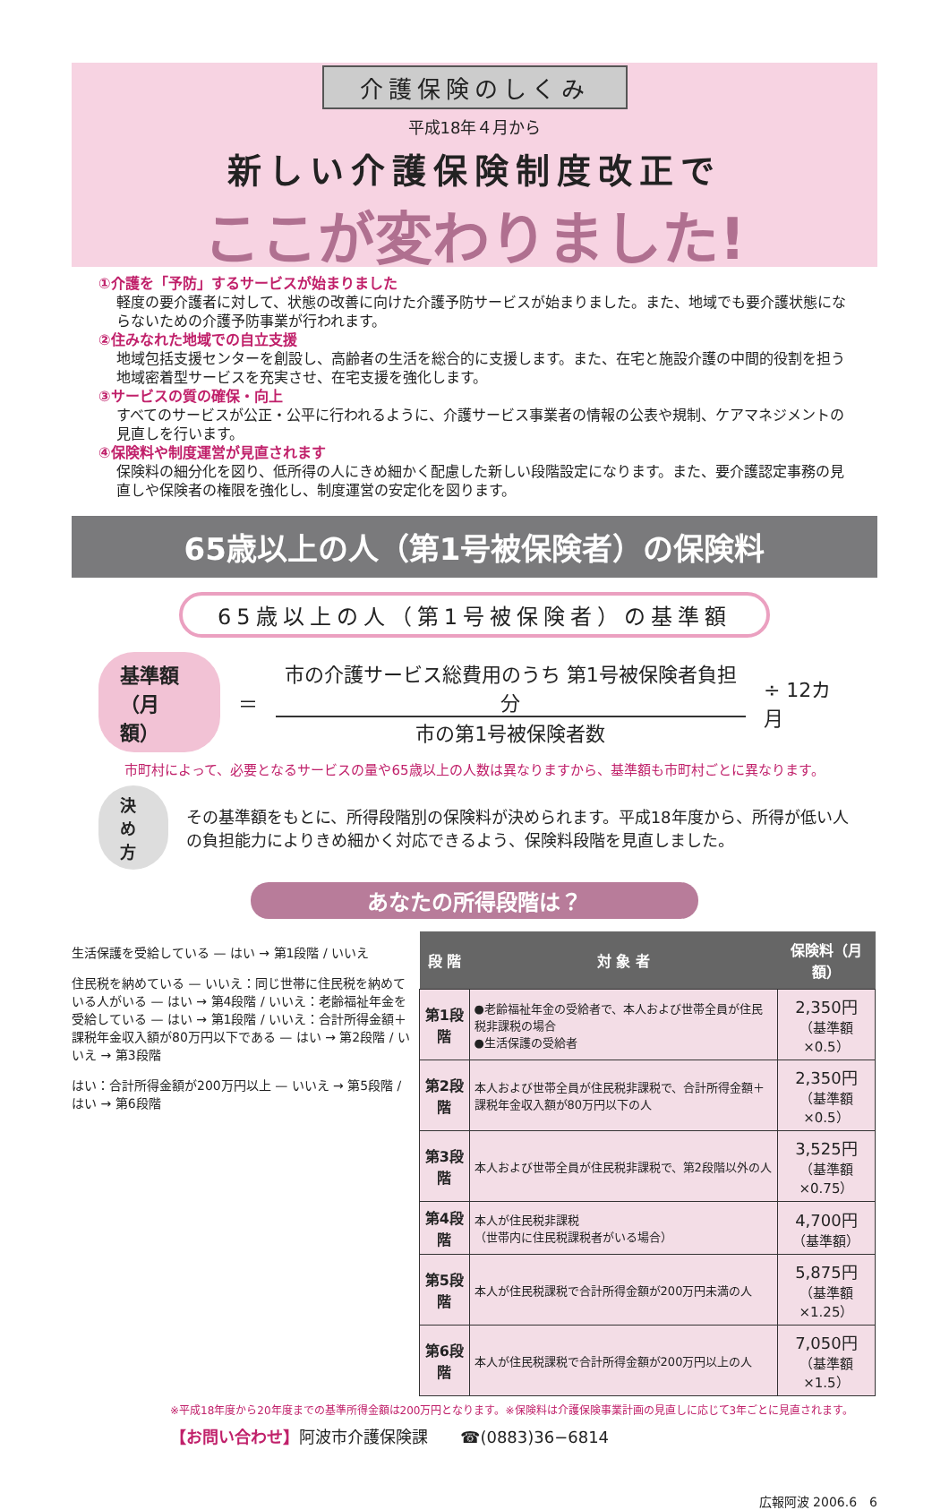介護保険のしくみ
平成18年４月から
新しい介護保険制度改正で
ここが変わりました!
①介護を「予防」するサービスが始まりました
軽度の要介護者に対して、状態の改善に向けた介護予防サービスが始まりました。また、地域でも要介護状態にならないための介護予防事業が行われます。
②住みなれた地域での自立支援
地域包括支援センターを創設し、高齢者の生活を総合的に支援します。また、在宅と施設介護の中間的役割を担う地域密着型サービスを充実させ、在宅支援を強化します。
③サービスの質の確保・向上
すべてのサービスが公正・公平に行われるように、介護サービス事業者の情報の公表や規制、ケアマネジメントの見直しを行います。
④保険料や制度運営が見直されます
保険料の細分化を図り、低所得の人にきめ細かく配慮した新しい段階設定になります。また、要介護認定事務の見直しや保険者の権限を強化し、制度運営の安定化を図ります。
65歳以上の人（第1号被保険者）の保険料
65歳以上の人（第1号被保険者）の基準額
基準額
（月額）
＝
市の介護サービス総費用のうち 第1号被保険者負担分
市の第1号被保険者数
÷ 12カ月
市町村によって、必要となるサービスの量や65歳以上の人数は異なりますから、基準額も市町村ごとに異なります。
決め方
その基準額をもとに、所得段階別の保険料が決められます。平成18年度から、所得が低い人の負担能力によりきめ細かく対応できるよう、保険料段階を見直しました。
あなたの所得段階は？
生活保護を受給している — はい → 第1段階 / いいえ
住民税を納めている — いいえ：同じ世帯に住民税を納めている人がいる — はい → 第4段階 / いいえ：老齢福祉年金を受給している — はい → 第1段階 / いいえ：合計所得金額＋課税年金収入額が80万円以下である — はい → 第2段階 / いいえ → 第3段階
はい：合計所得金額が200万円以上 — いいえ → 第5段階 / はい → 第6段階
| 段 階 | 対 象 者 | 保険料（月額） |
| --- | --- | --- |
| 第1段階 | ●老齢福祉年金の受給者で、本人および世帯全員が住民税非課税の場合 ●生活保護の受給者 | 2,350円 （基準額×0.5） |
| 第2段階 | 本人および世帯全員が住民税非課税で、合計所得金額＋課税年金収入額が80万円以下の人 | 2,350円 （基準額×0.5） |
| 第3段階 | 本人および世帯全員が住民税非課税で、第2段階以外の人 | 3,525円 （基準額×0.75） |
| 第4段階 | 本人が住民税非課税 （世帯内に住民税課税者がいる場合） | 4,700円 （基準額） |
| 第5段階 | 本人が住民税課税で合計所得金額が200万円未満の人 | 5,875円 （基準額×1.25） |
| 第6段階 | 本人が住民税課税で合計所得金額が200万円以上の人 | 7,050円 （基準額×1.5） |
※平成18年度から20年度までの基準所得金額は200万円となります。※保険料は介護保険事業計画の見直しに応じて3年ごとに見直されます。
【お問い合わせ】阿波市介護保険課　　☎(0883)36−6814
広報阿波 2006.6　6